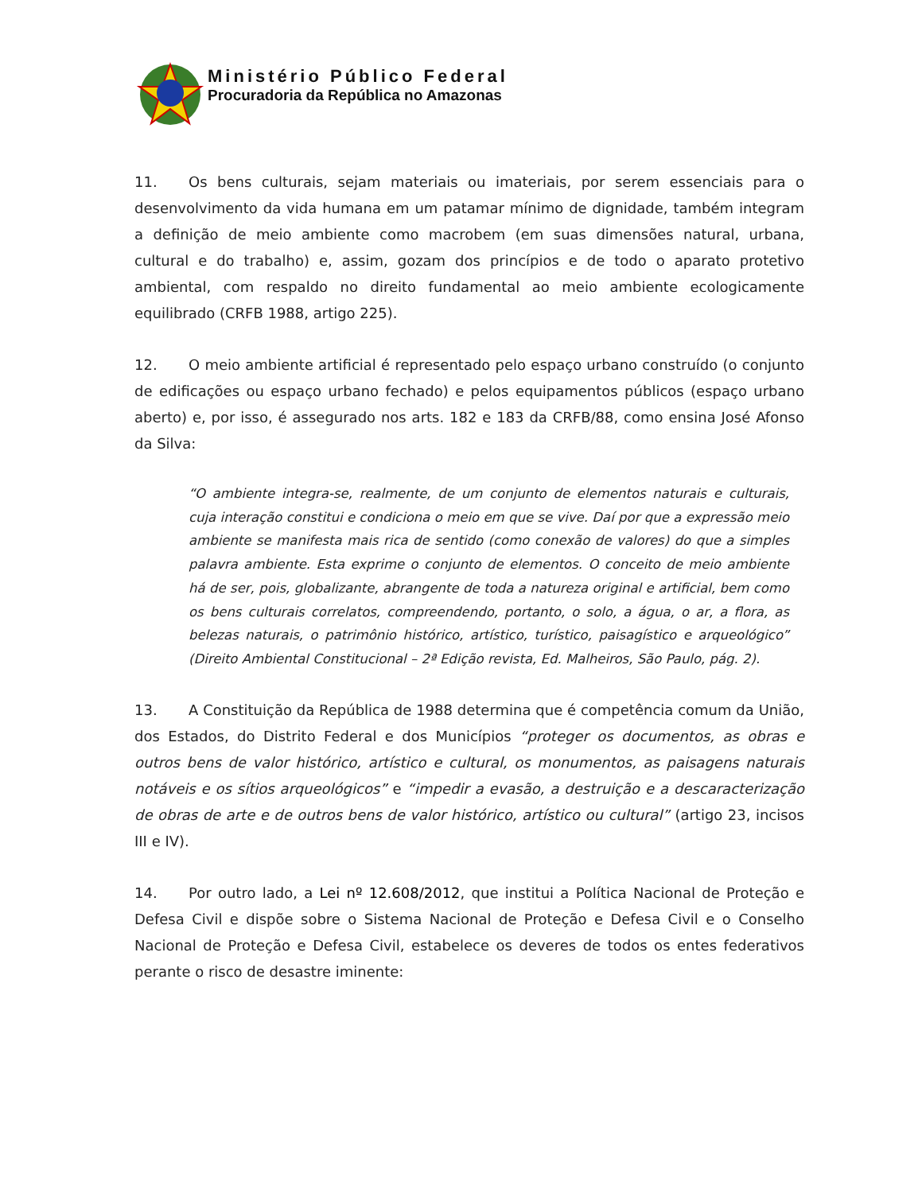Ministério Público Federal
Procuradoria da República no Amazonas
11. Os bens culturais, sejam materiais ou imateriais, por serem essenciais para o desenvolvimento da vida humana em um patamar mínimo de dignidade, também integram a definição de meio ambiente como macrobem (em suas dimensões natural, urbana, cultural e do trabalho) e, assim, gozam dos princípios e de todo o aparato protetivo ambiental, com respaldo no direito fundamental ao meio ambiente ecologicamente equilibrado (CRFB 1988, artigo 225).
12. O meio ambiente artificial é representado pelo espaço urbano construído (o conjunto de edificações ou espaço urbano fechado) e pelos equipamentos públicos (espaço urbano aberto) e, por isso, é assegurado nos arts. 182 e 183 da CRFB/88, como ensina José Afonso da Silva:
“O ambiente integra-se, realmente, de um conjunto de elementos naturais e culturais, cuja interação constitui e condiciona o meio em que se vive. Daí por que a expressão meio ambiente se manifesta mais rica de sentido (como conexão de valores) do que a simples palavra ambiente. Esta exprime o conjunto de elementos. O conceito de meio ambiente há de ser, pois, globalizante, abrangente de toda a natureza original e artificial, bem como os bens culturais correlatos, compreendendo, portanto, o solo, a água, o ar, a flora, as belezas naturais, o patrimônio histórico, artístico, turístico, paisagístico e arqueológico” (Direito Ambiental Constitucional – 2ª Edição revista, Ed. Malheiros, São Paulo, pág. 2).
13. A Constituição da República de 1988 determina que é competência comum da União, dos Estados, do Distrito Federal e dos Municípios “proteger os documentos, as obras e outros bens de valor histórico, artístico e cultural, os monumentos, as paisagens naturais notáveis e os sítios arqueológicos” e “impedir a evasão, a destruição e a descaracterização de obras de arte e de outros bens de valor histórico, artístico ou cultural” (artigo 23, incisos III e IV).
14. Por outro lado, a Lei nº 12.608/2012, que institui a Política Nacional de Proteção e Defesa Civil e dispõe sobre o Sistema Nacional de Proteção e Defesa Civil e o Conselho Nacional de Proteção e Defesa Civil, estabelece os deveres de todos os entes federativos perante o risco de desastre iminente: